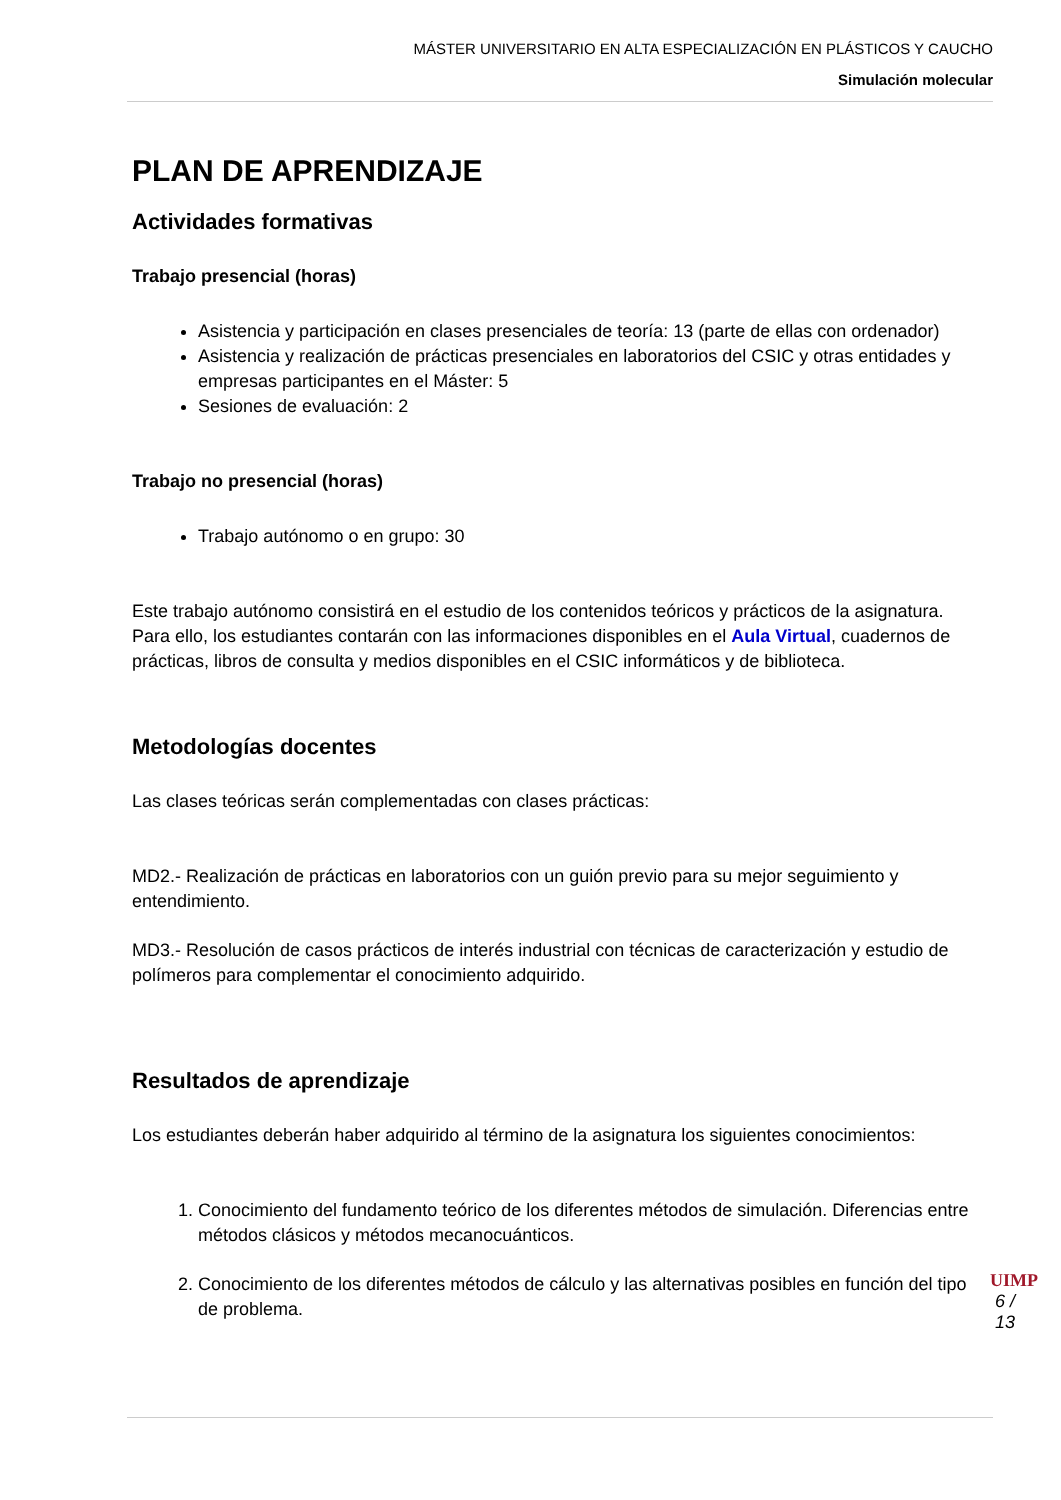MÁSTER UNIVERSITARIO EN ALTA ESPECIALIZACIÓN EN PLÁSTICOS Y CAUCHO
Simulación molecular
PLAN DE APRENDIZAJE
Actividades formativas
Trabajo presencial (horas)
Asistencia y participación en clases presenciales de teoría: 13 (parte de ellas con ordenador)
Asistencia y realización de prácticas presenciales en laboratorios del CSIC y otras entidades y empresas participantes en el Máster: 5
Sesiones de evaluación: 2
Trabajo no presencial (horas)
Trabajo autónomo o en grupo: 30
Este trabajo autónomo consistirá en el estudio de los contenidos teóricos y prácticos de la asignatura. Para ello, los estudiantes contarán con las informaciones disponibles en el Aula Virtual, cuadernos de prácticas, libros de consulta y medios disponibles en el CSIC informáticos y de biblioteca.
Metodologías docentes
Las clases teóricas serán complementadas con clases prácticas:
MD2.- Realización de prácticas en laboratorios con un guión previo para su mejor seguimiento y entendimiento.
MD3.- Resolución de casos prácticos de interés industrial con técnicas de caracterización y estudio de polímeros para complementar el conocimiento adquirido.
Resultados de aprendizaje
Los estudiantes deberán haber adquirido al término de la asignatura los siguientes conocimientos:
1. Conocimiento del fundamento teórico de los diferentes métodos de simulación. Diferencias entre métodos clásicos y métodos mecanocuánticos.
2. Conocimiento de los diferentes métodos de cálculo y las alternativas posibles en función del tipo de problema.
UIMP
6 / 13